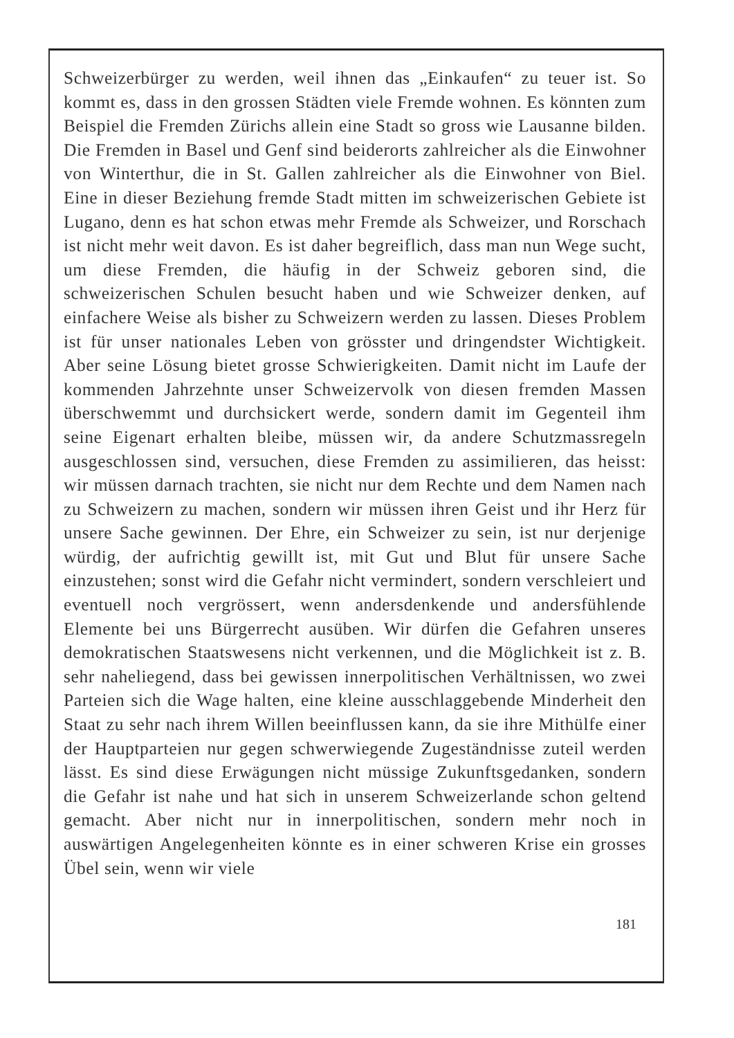Schweizerbürger zu werden, weil ihnen das „Einkaufen“ zu teuer ist. So kommt es, dass in den grossen Städten viele Fremde wohnen. Es könnten zum Beispiel die Fremden Zürichs allein eine Stadt so gross wie Lausanne bilden. Die Fremden in Basel und Genf sind beiderorts zahlreicher als die Einwohner von Winterthur, die in St. Gallen zahlreicher als die Einwohner von Biel. Eine in dieser Beziehung fremde Stadt mitten im schweizerischen Gebiete ist Lugano, denn es hat schon etwas mehr Fremde als Schweizer, und Rorschach ist nicht mehr weit davon. Es ist daher begreiflich, dass man nun Wege sucht, um diese Fremden, die häufig in der Schweiz geboren sind, die schweizerischen Schulen besucht haben und wie Schweizer denken, auf einfachere Weise als bisher zu Schweizern werden zu lassen. Dieses Problem ist für unser nationales Leben von grösster und dringendster Wichtigkeit. Aber seine Lösung bietet grosse Schwierigkeiten. Damit nicht im Laufe der kommenden Jahrzehnte unser Schweizervolk von diesen fremden Massen überschwemmt und durchsickert werde, sondern damit im Gegenteil ihm seine Eigenart erhalten bleibe, müssen wir, da andere Schutzmassregeln ausgeschlossen sind, versuchen, diese Fremden zu assimilieren, das heisst: wir müssen darnach trachten, sie nicht nur dem Rechte und dem Namen nach zu Schweizern zu machen, sondern wir müssen ihren Geist und ihr Herz für unsere Sache gewinnen. Der Ehre, ein Schweizer zu sein, ist nur derjenige würdig, der aufrichtig gewillt ist, mit Gut und Blut für unsere Sache einzustehen; sonst wird die Gefahr nicht vermindert, sondern verschleiert und eventuell noch vergrössert, wenn andersdenkende und andersfühlende Elemente bei uns Bürgerrecht ausüben. Wir dürfen die Gefahren unseres demokratischen Staatswesens nicht verkennen, und die Möglichkeit ist z. B. sehr naheliegend, dass bei gewissen innerpolitischen Verhältnissen, wo zwei Parteien sich die Wage halten, eine kleine ausschlaggebende Minderheit den Staat zu sehr nach ihrem Willen beeinflussen kann, da sie ihre Mithülfe einer der Hauptparteien nur gegen schwerwiegende Zugeständnisse zuteil werden lässt. Es sind diese Erwägungen nicht müssige Zukunftsgedanken, sondern die Gefahr ist nahe und hat sich in unserem Schweizerlande schon geltend gemacht. Aber nicht nur in innerpolitischen, sondern mehr noch in auswärtigen Angelegenheiten könnte es in einer schweren Krise ein grosses Übel sein, wenn wir viele
181